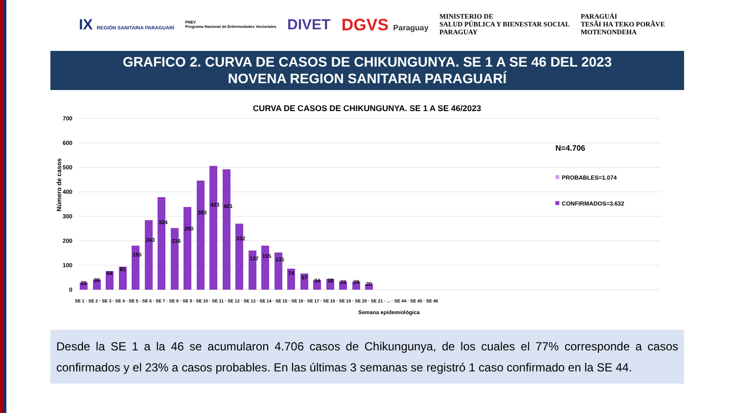IX REGIÓN SANITARIA PARAGUARÍ
PNEV
Programa Nacional de Enfermedades Vectoriales
DIVET DGVS Paraguay
MINISTERIO DE
SALUD PÚBLICA Y BIENESTAR SOCIAL
PARAGUAY
PARAGUÁI
TESÃI HA TEKO PORÃVE
MOTENONDEHA
GRAFICO 2. CURVA DE CASOS DE CHIKUNGUNYA. SE 1 A SE 46 DEL 2023
NOVENA REGION SANITARIA PARAGUARÍ
CURVA DE CASOS DE CHIKUNGUNYA. SE 1 A SE 46/2023
700
600
500
400
300
200
100
0
Número de casos
26
36
64
81
155
243
324
216
290
383
433
421
232
137
155
131
74
57
34
38
29
29
20
N=4.706
PROBABLES=1.074
CONFIRMADOS=3.632
SE 1 · SE 2 · SE 3 · SE 4 · SE 5 · SE 6 · SE 7 · SE 8 · SE 9 · SE 10 · SE 11 · SE 12 · SE 13 · SE 14 · SE 15 · SE 16 · SE 17 · SE 18 · SE 19 · SE 20 · SE 21 · ... · SE 44 · SE 45 · SE 46
Semana epidemiológica
Desde la SE 1 a la 46 se acumularon 4.706 casos de Chikungunya, de los cuales el 77% corresponde a casos confirmados y el 23% a casos probables. En las últimas 3 semanas se registró 1 caso confirmado en la SE 44.